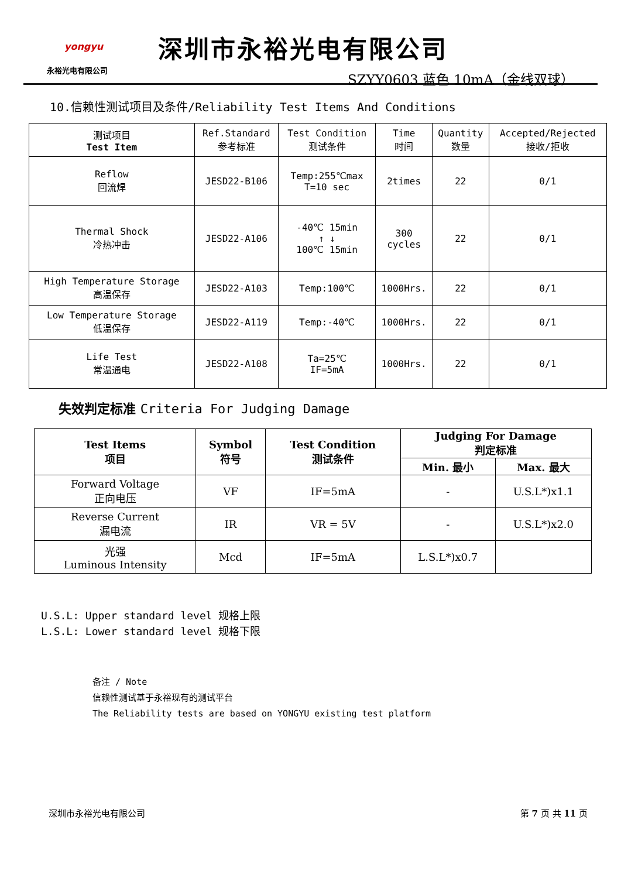yongyu
永裕光电有限公司
深圳市永裕光电有限公司
SZYY0603 蓝色 10mA（金线双球）
10.信赖性测试项目及条件/Reliability Test Items And Conditions
| 测试项目 Test Item | Ref.Standard 参考标准 | Test Condition 测试条件 | Time 时间 | Quantity 数量 | Accepted/Rejected 接收/拒收 |
| --- | --- | --- | --- | --- | --- |
| Reflow 回流焊 | JESD22-B106 | Temp:255℃max T=10 sec | 2times | 22 | 0/1 |
| Thermal Shock 冷热冲击 | JESD22-A106 | -40℃ 15min ↑ ↓ 100℃ 15min | 300 cycles | 22 | 0/1 |
| High Temperature Storage 高温保存 | JESD22-A103 | Temp:100℃ | 1000Hrs. | 22 | 0/1 |
| Low Temperature Storage 低温保存 | JESD22-A119 | Temp:-40℃ | 1000Hrs. | 22 | 0/1 |
| Life Test 常温通电 | JESD22-A108 | Ta=25℃ IF=5mA | 1000Hrs. | 22 | 0/1 |
失效判定标准 Criteria For Judging Damage
| Test Items 项目 | Symbol 符号 | Test Condition 测试条件 | Judging For Damage 判定标准 | |
| --- | --- | --- | --- | --- |
| | | | Min. 最小 | Max. 最大 |
| Forward Voltage 正向电压 | VF | IF=5mA | - | U.S.L*)x1.1 |
| Reverse Current 漏电流 | IR | VR = 5V | - | U.S.L*)x2.0 |
| 光强 Luminous Intensity | Mcd | IF=5mA | L.S.L*)x0.7 | |
U.S.L: Upper standard level 规格上限
L.S.L: Lower standard level 规格下限
备注 / Note
信赖性测试基于永裕现有的测试平台
The Reliability tests are based on YONGYU existing test platform
深圳市永裕光电有限公司 第 7 页 共 11 页